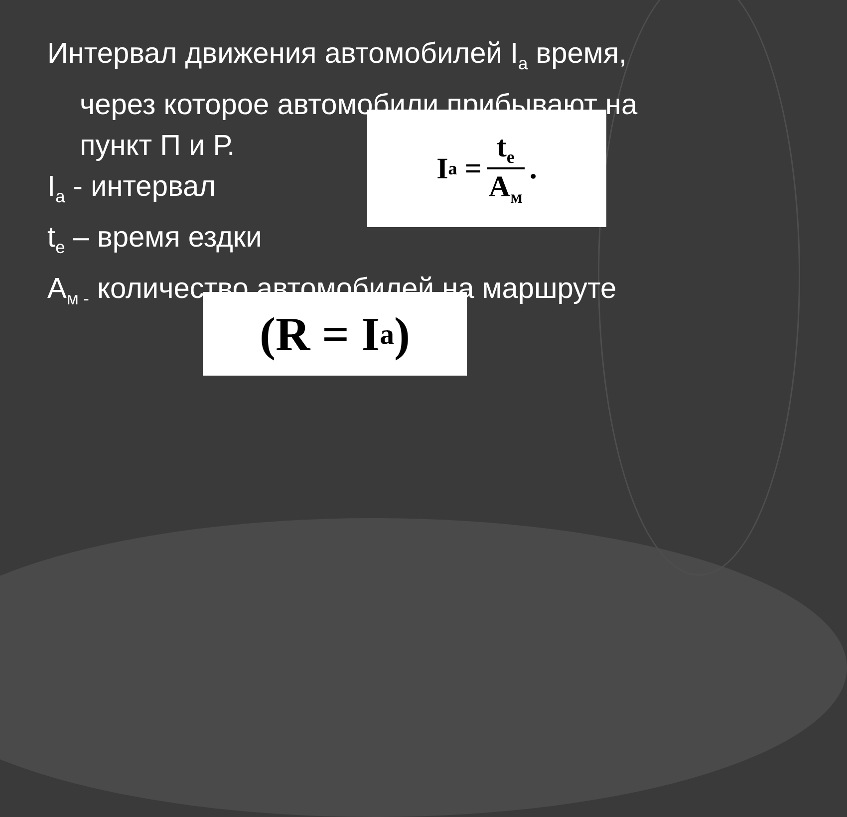Интервал движения автомобилей I<sub>a</sub> время,
через которое автомобили прибывают на
пункт П и Р.
I<sub>a</sub> - интервал
t<sub>e</sub> – время ездки
A<sub>м -</sub> количество автомобилей на маршруте
I<sub>a</sub> = t<sub>e</sub> A<sub>м</sub>.
(R = I<sub>a</sub>)